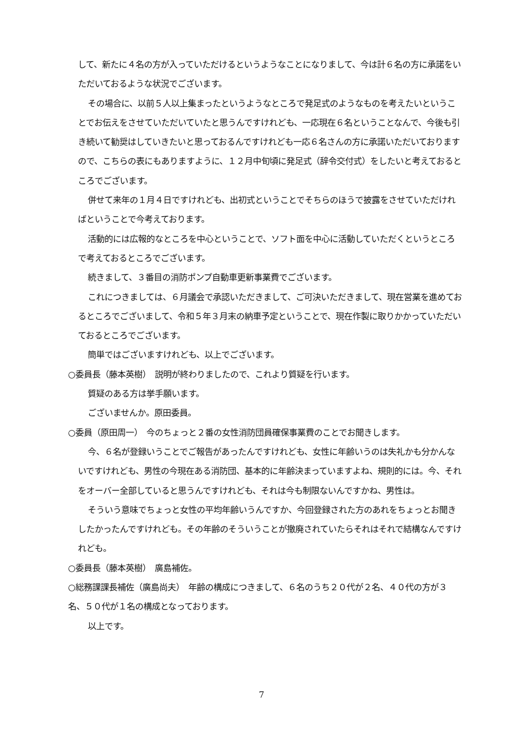して、新たに４名の方が入っていただけるというようなことになりまして、今は計６名の方に承諾をいただいておるような状況でございます。
その場合に、以前５人以上集まったというようなところで発足式のようなものを考えたいということでお伝えをさせていただいていたと思うんですけれども、一応現在６名ということなんで、今後も引き続いて勧奨はしていきたいと思っておるんですけれども一応６名さんの方に承諾いただいておりますので、こちらの表にもありますように、１２月中旬頃に発足式（辞令交付式）をしたいと考えておるところでございます。
併せて来年の１月４日ですけれども、出初式ということでそちらのほうで披露をさせていただければということで今考えております。
活動的には広報的なところを中心ということで、ソフト面を中心に活動していただくというところで考えておるところでございます。
続きまして、３番目の消防ポンプ自動車更新事業費でございます。
これにつきましては、６月議会で承認いただきまして、ご可決いただきまして、現在営業を進めておるところでございまして、令和５年３月末の納車予定ということで、現在作製に取りかかっていただいておるところでございます。
簡単ではございますけれども、以上でございます。
○委員長（藤本英樹）　説明が終わりましたので、これより質疑を行います。
質疑のある方は挙手願います。
ございませんか。原田委員。
○委員（原田周一）　今のちょっと２番の女性消防団員確保事業費のことでお聞きします。
今、６名が登録いうことでご報告があったんですけれども、女性に年齢いうのは失礼かも分かんないですけれども、男性の今現在ある消防団、基本的に年齢決まっていますよね、規則的には。今、それをオーバー全部していると思うんですけれども、それは今も制限ないんですかね、男性は。
そういう意味でちょっと女性の平均年齢いうんですか、今回登録された方のあれをちょっとお聞きしたかったんですけれども。その年齢のそういうことが撤廃されていたらそれはそれで結構なんですけれども。
○委員長（藤本英樹）　廣島補佐。
○総務課課長補佐（廣島尚夫）　年齢の構成につきまして、６名のうち２０代が２名、４０代の方が３名、５０代が１名の構成となっております。
以上です。
7